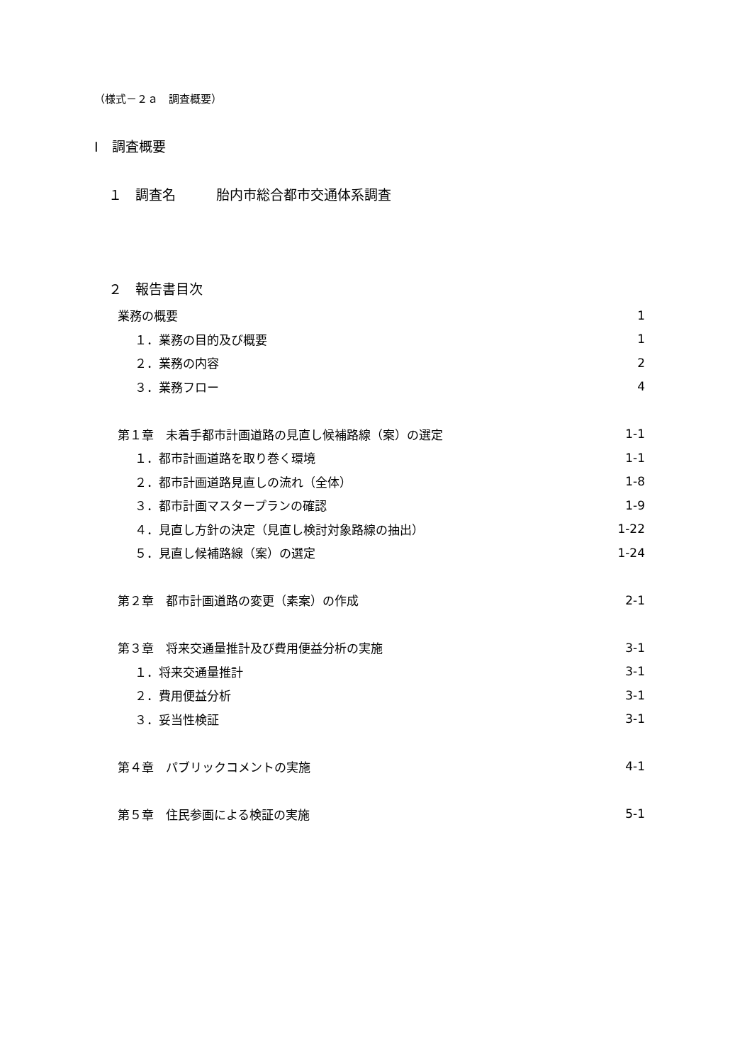（様式－２ａ　調査概要）
Ⅰ　調査概要
１　調査名　　　胎内市総合都市交通体系調査
２　報告書目次
業務の概要 1
１．業務の目的及び概要 1
２．業務の内容 2
３．業務フロー 4
第１章　未着手都市計画道路の見直し候補路線（案）の選定 1-1
１．都市計画道路を取り巻く環境 1-1
２．都市計画道路見直しの流れ（全体） 1-8
３．都市計画マスタープランの確認 1-9
４．見直し方針の決定（見直し検討対象路線の抽出） 1-22
５．見直し候補路線（案）の選定 1-24
第２章　都市計画道路の変更（素案）の作成 2-1
第３章　将来交通量推計及び費用便益分析の実施 3-1
１．将来交通量推計 3-1
２．費用便益分析 3-1
３．妥当性検証 3-1
第４章　パブリックコメントの実施 4-1
第５章　住民参画による検証の実施 5-1